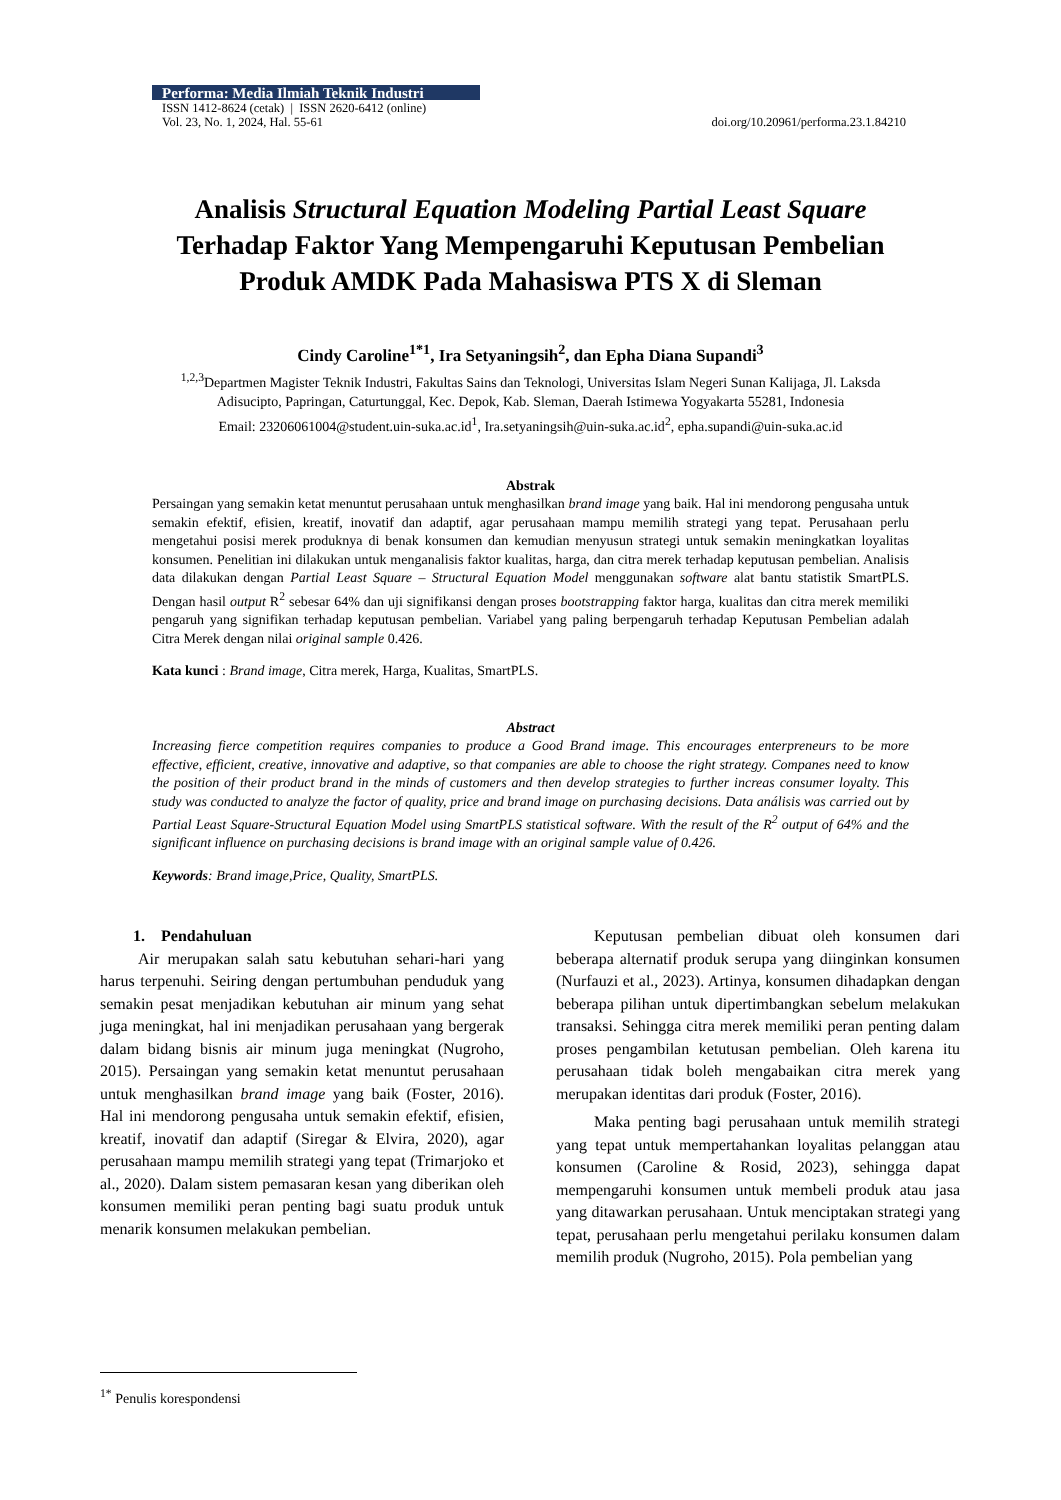Performa: Media Ilmiah Teknik Industri
ISSN 1412-8624 (cetak) | ISSN 2620-6412 (online)
Vol. 23, No. 1, 2024, Hal. 55-61 doi.org/10.20961/performa.23.1.84210
Analisis Structural Equation Modeling Partial Least Square
Terhadap Faktor Yang Mempengaruhi Keputusan Pembelian
Produk AMDK Pada Mahasiswa PTS X di Sleman
Cindy Caroline<sup>1*1</sup>, Ira Setyaningsih<sup>2</sup>, dan Epha Diana Supandi<sup>3</sup>
<sup>1,2,3</sup>Departmen Magister Teknik Industri, Fakultas Sains dan Teknologi, Universitas Islam Negeri Sunan Kalijaga, Jl. Laksda Adisucipto, Papringan, Caturtunggal, Kec. Depok, Kab. Sleman, Daerah Istimewa Yogyakarta 55281, Indonesia
Email: 23206061004@student.uin-suka.ac.id<sup>1</sup>, Ira.setyaningsih@uin-suka.ac.id<sup>2</sup>, epha.supandi@uin-suka.ac.id
Abstrak
Persaingan yang semakin ketat menuntut perusahaan untuk menghasilkan brand image yang baik. Hal ini mendorong pengusaha untuk semakin efektif, efisien, kreatif, inovatif dan adaptif, agar perusahaan mampu memilih strategi yang tepat. Perusahaan perlu mengetahui posisi merek produknya di benak konsumen dan kemudian menyusun strategi untuk semakin meningkatkan loyalitas konsumen. Penelitian ini dilakukan untuk menganalisis faktor kualitas, harga, dan citra merek terhadap keputusan pembelian. Analisis data dilakukan dengan Partial Least Square – Structural Equation Model menggunakan software alat bantu statistik SmartPLS. Dengan hasil output R<sup>2</sup> sebesar 64% dan uji signifikansi dengan proses bootstrapping faktor harga, kualitas dan citra merek memiliki pengaruh yang signifikan terhadap keputusan pembelian. Variabel yang paling berpengaruh terhadap Keputusan Pembelian adalah Citra Merek dengan nilai original sample 0.426.
Kata kunci : Brand image, Citra merek, Harga, Kualitas, SmartPLS.
Abstract
Increasing fierce competition requires companies to produce a Good Brand image. This encourages enterpreneurs to be more effective, efficient, creative, innovative and adaptive, so that companies are able to choose the right strategy. Companes need to know the position of their product brand in the minds of customers and then develop strategies to further increas consumer loyalty. This study was conducted to analyze the factor of quality, price and brand image on purchasing decisions. Data análisis was carried out by Partial Least Square-Structural Equation Model using SmartPLS statistical software. With the result of the R<sup>2</sup> output of 64% and the significant influence on purchasing decisions is brand image with an original sample value of 0.426.
Keywords: Brand image,Price, Quality, SmartPLS.
1. Pendahuluan
Air merupakan salah satu kebutuhan sehari-hari yang harus terpenuhi. Seiring dengan pertumbuhan penduduk yang semakin pesat menjadikan kebutuhan air minum yang sehat juga meningkat, hal ini menjadikan perusahaan yang bergerak dalam bidang bisnis air minum juga meningkat (Nugroho, 2015). Persaingan yang semakin ketat menuntut perusahaan untuk menghasilkan brand image yang baik (Foster, 2016). Hal ini mendorong pengusaha untuk semakin efektif, efisien, kreatif, inovatif dan adaptif (Siregar & Elvira, 2020), agar perusahaan mampu memilih strategi yang tepat (Trimarjoko et al., 2020). Dalam sistem pemasaran kesan yang diberikan oleh konsumen memiliki peran penting bagi suatu produk untuk menarik konsumen melakukan pembelian.
Keputusan pembelian dibuat oleh konsumen dari beberapa alternatif produk serupa yang diinginkan konsumen (Nurfauzi et al., 2023). Artinya, konsumen dihadapkan dengan beberapa pilihan untuk dipertimbangkan sebelum melakukan transaksi. Sehingga citra merek memiliki peran penting dalam proses pengambilan ketutusan pembelian. Oleh karena itu perusahaan tidak boleh mengabaikan citra merek yang merupakan identitas dari produk (Foster, 2016).
Maka penting bagi perusahaan untuk memilih strategi yang tepat untuk mempertahankan loyalitas pelanggan atau konsumen (Caroline & Rosid, 2023), sehingga dapat mempengaruhi konsumen untuk membeli produk atau jasa yang ditawarkan perusahaan. Untuk menciptakan strategi yang tepat, perusahaan perlu mengetahui perilaku konsumen dalam memilih produk (Nugroho, 2015). Pola pembelian yang
<sup>1*</sup> Penulis korespondensi